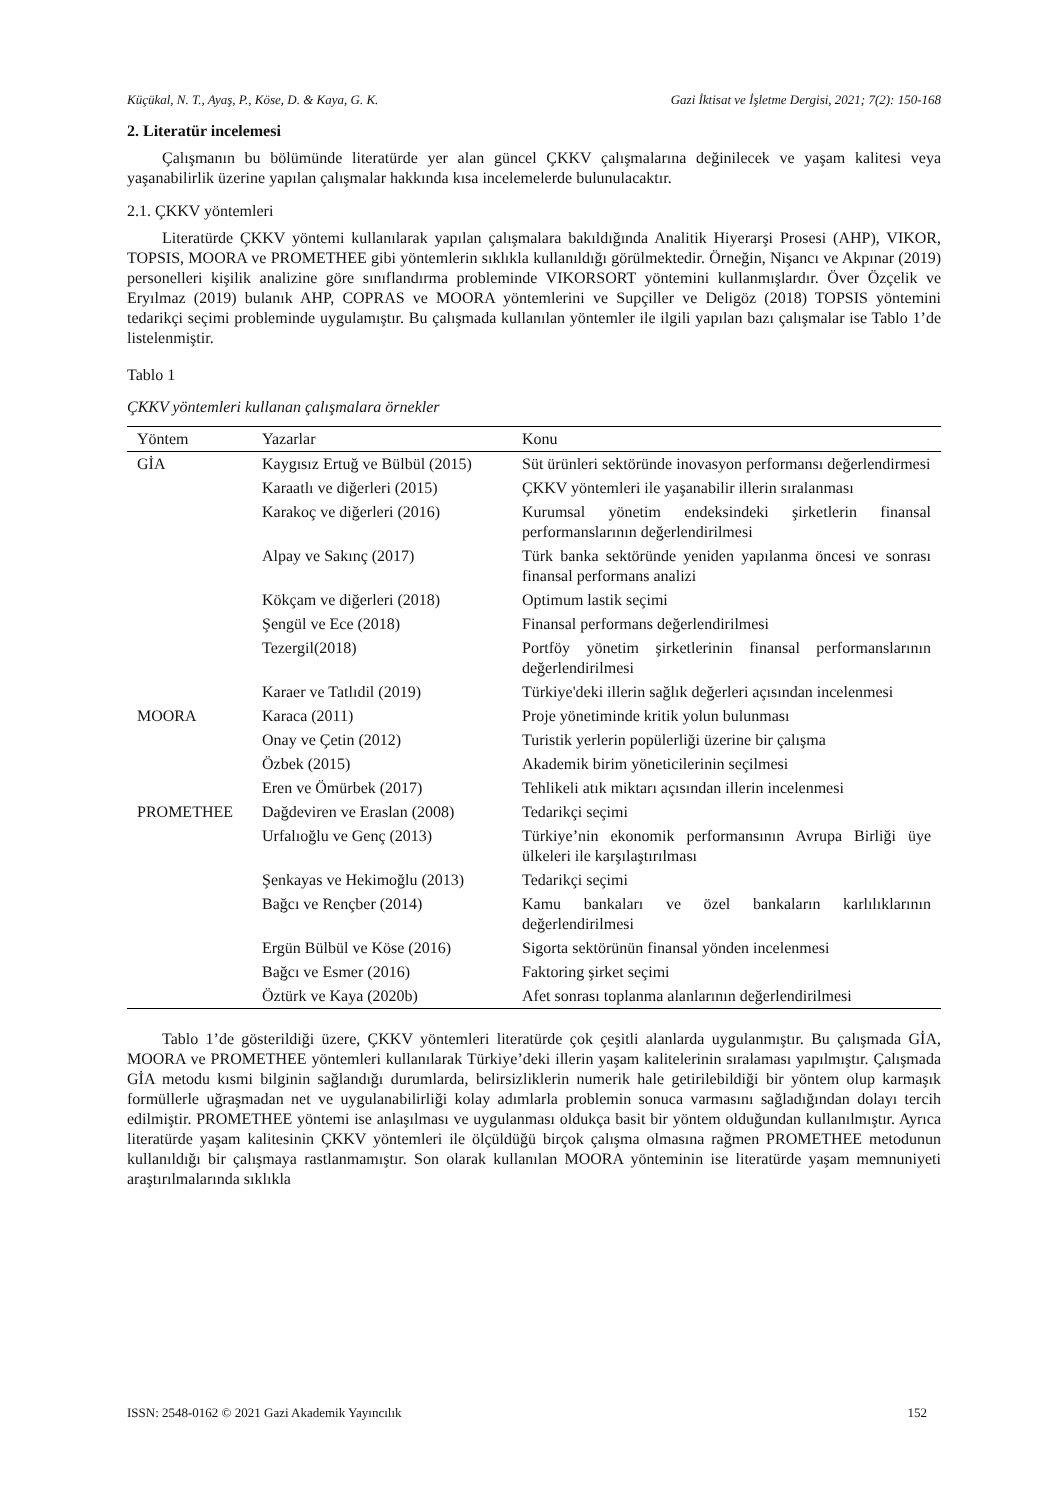Küçükal, N. T., Ayaş, P., Köse, D. & Kaya, G. K. Gazi İktisat ve İşletme Dergisi, 2021; 7(2): 150-168
2. Literatür incelemesi
Çalışmanın bu bölümünde literatürde yer alan güncel ÇKKV çalışmalarına değinilecek ve yaşam kalitesi veya yaşanabilirlik üzerine yapılan çalışmalar hakkında kısa incelemelerde bulunulacaktır.
2.1. ÇKKV yöntemleri
Literatürde ÇKKV yöntemi kullanılarak yapılan çalışmalara bakıldığında Analitik Hiyerarşi Prosesi (AHP), VIKOR, TOPSIS, MOORA ve PROMETHEE gibi yöntemlerin sıklıkla kullanıldığı görülmektedir. Örneğin, Nişancı ve Akpınar (2019) personelleri kişilik analizine göre sınıflandırma probleminde VIKORSORT yöntemini kullanmışlardır. Över Özçelik ve Eryılmaz (2019) bulanık AHP, COPRAS ve MOORA yöntemlerini ve Supçiller ve Deligöz (2018) TOPSIS yöntemini tedarikçi seçimi probleminde uygulamıştır. Bu çalışmada kullanılan yöntemler ile ilgili yapılan bazı çalışmalar ise Tablo 1’de listelenmiştir.
Tablo 1
ÇKKV yöntemleri kullanan çalışmalara örnekler
| Yöntem | Yazarlar | Konu |
| --- | --- | --- |
| GİA | Kaygısız Ertuğ ve Bülbül (2015) | Süt ürünleri sektöründe inovasyon performansı değerlendirmesi |
| | Karaatlı ve diğerleri (2015) | ÇKKV yöntemleri ile yaşanabilir illerin sıralanması |
| | Karakoç ve diğerleri (2016) | Kurumsal yönetim endeksindeki şirketlerin finansal performanslarının değerlendirilmesi |
| | Alpay ve Sakınç (2017) | Türk banka sektöründe yeniden yapılanma öncesi ve sonrası finansal performans analizi |
| | Kökçam ve diğerleri (2018) | Optimum lastik seçimi |
| | Şengül ve Ece (2018) | Finansal performans değerlendirilmesi |
| | Tezergil(2018) | Portföy yönetim şirketlerinin finansal performanslarının değerlendirilmesi |
| | Karaer ve Tatlıdil (2019) | Türkiye'deki illerin sağlık değerleri açısından incelenmesi |
| MOORA | Karaca (2011) | Proje yönetiminde kritik yolun bulunması |
| | Onay ve Çetin (2012) | Turistik yerlerin popülerliği üzerine bir çalışma |
| | Özbek (2015) | Akademik birim yöneticilerinin seçilmesi |
| | Eren ve Ömürbek (2017) | Tehlikeli atık miktarı açısından illerin incelenmesi |
| PROMETHEE | Dağdeviren ve Eraslan (2008) | Tedarikçi seçimi |
| | Urfalıoğlu ve Genç (2013) | Türkiye’nin ekonomik performansının Avrupa Birliği üye ülkeleri ile karşılaştırılması |
| | Şenkayas ve Hekimoğlu (2013) | Tedarikçi seçimi |
| | Bağcı ve Rençber (2014) | Kamu bankaları ve özel bankaların karlılıklarının değerlendirilmesi |
| | Ergün Bülbül ve Köse (2016) | Sigorta sektörünün finansal yönden incelenmesi |
| | Bağcı ve Esmer (2016) | Faktoring şirket seçimi |
| | Öztürk ve Kaya (2020b) | Afet sonrası toplanma alanlarının değerlendirilmesi |
Tablo 1’de gösterildiği üzere, ÇKKV yöntemleri literatürde çok çeşitli alanlarda uygulanmıştır. Bu çalışmada GİA, MOORA ve PROMETHEE yöntemleri kullanılarak Türkiye’deki illerin yaşam kalitelerinin sıralaması yapılmıştır. Çalışmada GİA metodu kısmi bilginin sağlandığı durumlarda, belirsizliklerin numerik hale getirilebildiği bir yöntem olup karmaşık formüllerle uğraşmadan net ve uygulanabilirliği kolay adımlarla problemin sonuca varmasını sağladığından dolayı tercih edilmiştir. PROMETHEE yöntemi ise anlaşılması ve uygulanması oldukça basit bir yöntem olduğundan kullanılmıştır. Ayrıca literatürde yaşam kalitesinin ÇKKV yöntemleri ile ölçüldüğü birçok çalışma olmasına rağmen PROMETHEE metodunun kullanıldığı bir çalışmaya rastlanmamıştır. Son olarak kullanılan MOORA yönteminin ise literatürde yaşam memnuniyeti araştırılmalarında sıklıkla
ISSN: 2548-0162 © 2021 Gazi Akademik Yayıncılık 152